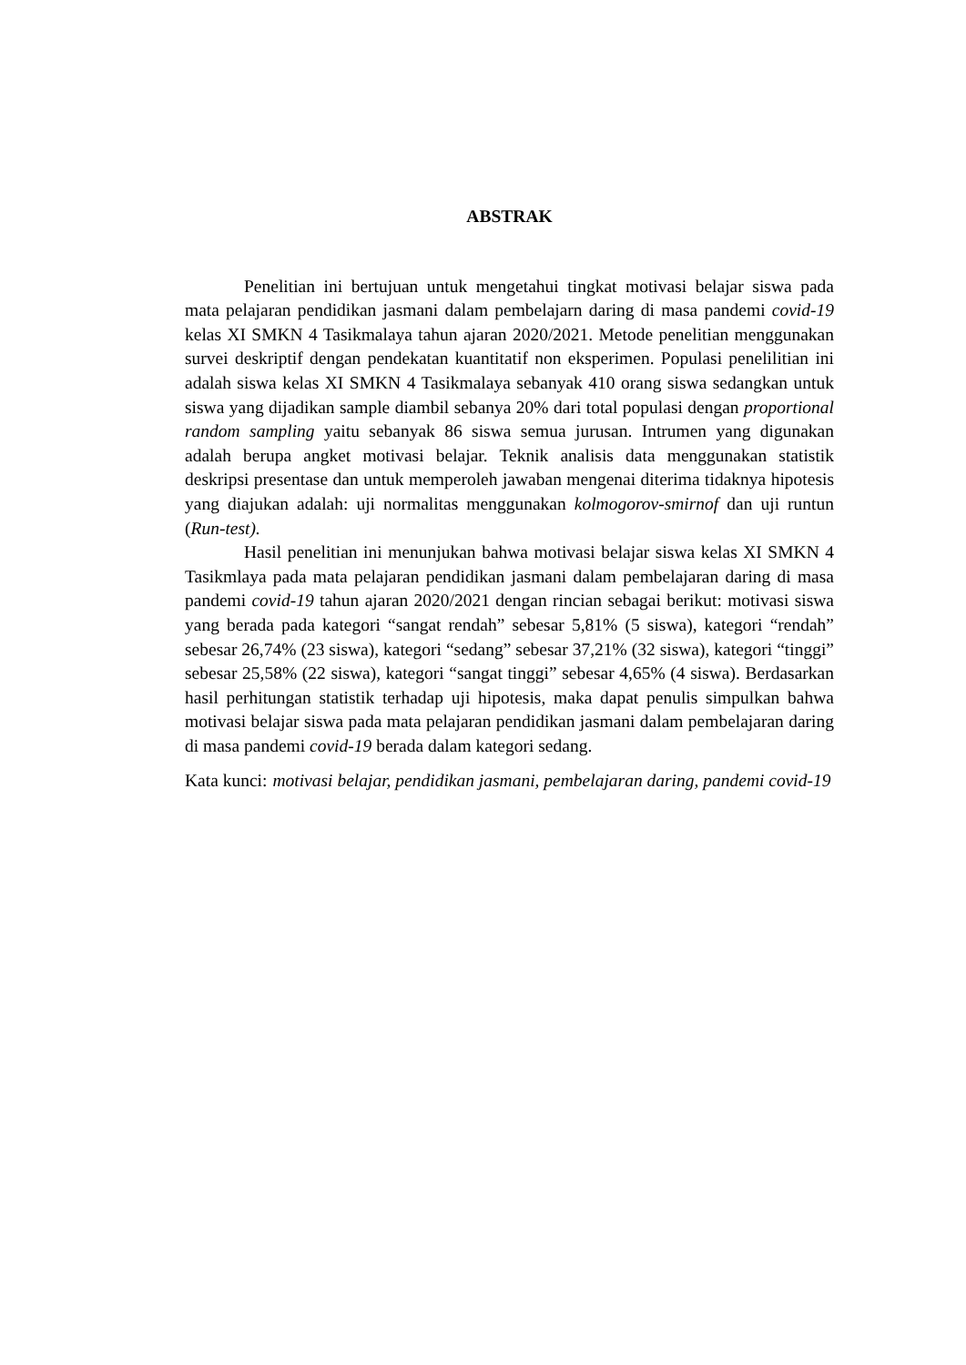ABSTRAK
Penelitian ini bertujuan untuk mengetahui tingkat motivasi belajar siswa pada mata pelajaran pendidikan jasmani dalam pembelajarn daring di masa pandemi covid-19 kelas XI SMKN 4 Tasikmalaya tahun ajaran 2020/2021. Metode penelitian menggunakan survei deskriptif dengan pendekatan kuantitatif non eksperimen. Populasi penelilitian ini adalah siswa kelas XI SMKN 4 Tasikmalaya sebanyak 410 orang siswa sedangkan untuk siswa yang dijadikan sample diambil sebanya 20% dari total populasi dengan proportional random sampling yaitu sebanyak 86 siswa semua jurusan. Intrumen yang digunakan adalah berupa angket motivasi belajar. Teknik analisis data menggunakan statistik deskripsi presentase dan untuk memperoleh jawaban mengenai diterima tidaknya hipotesis yang diajukan adalah: uji normalitas menggunakan kolmogorov-smirnof dan uji runtun (Run-test).
Hasil penelitian ini menunjukan bahwa motivasi belajar siswa kelas XI SMKN 4 Tasikmlaya pada mata pelajaran pendidikan jasmani dalam pembelajaran daring di masa pandemi covid-19 tahun ajaran 2020/2021 dengan rincian sebagai berikut: motivasi siswa yang berada pada kategori “sangat rendah” sebesar 5,81% (5 siswa), kategori “rendah” sebesar 26,74% (23 siswa), kategori “sedang” sebesar 37,21% (32 siswa), kategori “tinggi” sebesar 25,58% (22 siswa), kategori “sangat tinggi” sebesar 4,65% (4 siswa). Berdasarkan hasil perhitungan statistik terhadap uji hipotesis, maka dapat penulis simpulkan bahwa motivasi belajar siswa pada mata pelajaran pendidikan jasmani dalam pembelajaran daring di masa pandemi covid-19 berada dalam kategori sedang.
Kata kunci: motivasi belajar, pendidikan jasmani, pembelajaran daring, pandemi covid-19